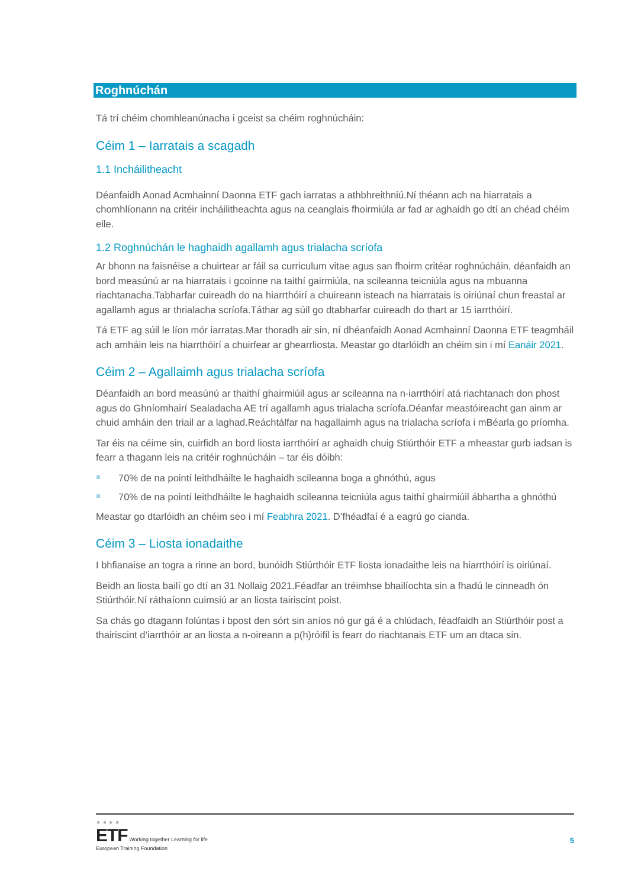Roghnúchán
Tá trí chéim chomhleanúnacha i gceist sa chéim roghnúcháin:
Céim 1 – Iarratais a scagadh
1.1 Incháilitheacht
Déanfaidh Aonad Acmhainní Daonna ETF gach iarratas a athbhreithniú.Ní théann ach na hiarratais a chomhlíonann na critéir incháilitheachta agus na ceanglais fhoirmiúla ar fad ar aghaidh go dtí an chéad chéim eile.
1.2 Roghnúchán le haghaidh agallamh agus trialacha scríofa
Ar bhonn na faisnéise a chuirtear ar fáil sa curriculum vitae agus san fhoirm critéar roghnúcháin, déanfaidh an bord measúnú ar na hiarratais i gcoinne na taithí gairmiúla, na scileanna teicniúla agus na mbuanna riachtanacha.Tabharfar cuireadh do na hiarrthóirí a chuireann isteach na hiarratais is oiriúnaí chun freastal ar agallamh agus ar thrialacha scríofa.Táthar ag súil go dtabharfar cuireadh do thart ar 15 iarrthóirí.
Tá ETF ag súil le líon mór iarratas.Mar thoradh air sin, ní dhéanfaidh Aonad Acmhainní Daonna ETF teagmháil ach amháin leis na hiarrthóirí a chuirfear ar ghearrliosta. Meastar go dtarlóidh an chéim sin i mí Eanáir 2021.
Céim 2 – Agallaimh agus trialacha scríofa
Déanfaidh an bord measúnú ar thaithí ghairmiúil agus ar scileanna na n-iarrthóirí atá riachtanach don phost agus do Ghníomhairí Sealadacha AE trí agallamh agus trialacha scríofa.Déanfar meastóireacht gan ainm ar chuid amháin den triail ar a laghad.Reáchtálfar na hagallaimh agus na trialacha scríofa i mBéarla go príomha.
Tar éis na céime sin, cuirfidh an bord liosta iarrthóirí ar aghaidh chuig Stiúrthóir ETF a mheastar gurb iadsan is fearr a thagann leis na critéir roghnúcháin – tar éis dóibh:
70% de na pointí leithdháilte le haghaidh scileanna boga a ghnóthú, agus
70% de na pointí leithdháilte le haghaidh scileanna teicniúla agus taithí ghairmiúil ábhartha a ghnóthú
Meastar go dtarlóidh an chéim seo i mí Feabhra 2021. D’fhéadfaí é a eagrú go cianda.
Céim 3 – Liosta ionadaithe
I bhfianaise an togra a rinne an bord, bunóidh Stiúrthóir ETF liosta ionadaithe leis na hiarrthóirí is oiriúnaí.
Beidh an liosta bailí go dtí an 31 Nollaig 2021.Féadfar an tréimhse bhailíochta sin a fhadú le cinneadh ón Stiúrthóir.Ní ráthaíonn cuimsiú ar an liosta tairiscint poist.
Sa chás go dtagann folúntas i bpost den sórt sin aníos nó gur gá é a chlúdach, féadfaidh an Stiúrthóir post a thairiscint d’iarrthóir ar an liosta a n-oireann a p(h)róifíl is fearr do riachtanais ETF um an dtaca sin.
★ ★ ★ ★
ETF Working together Learning for life
European Training Foundation
5